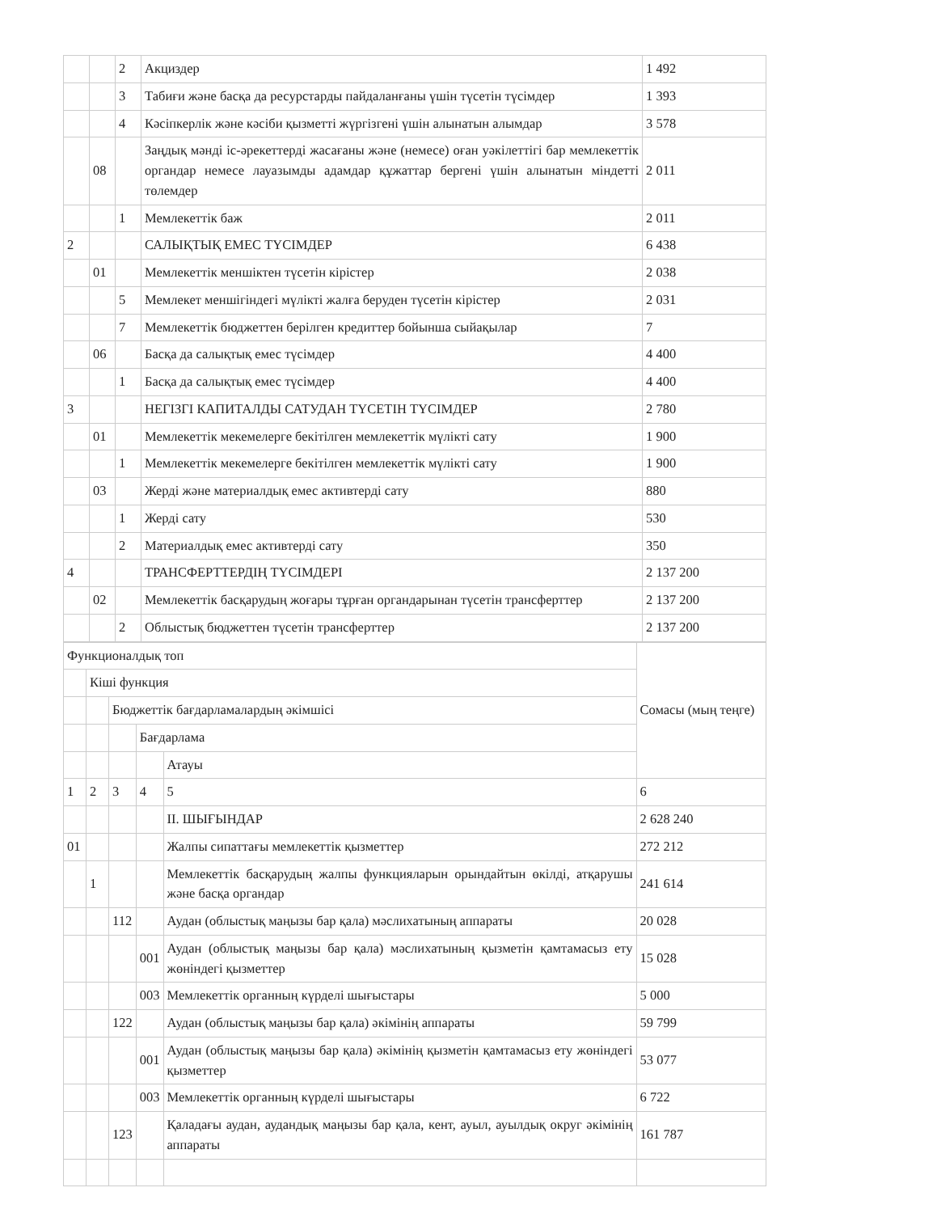| | | 2 | Акциздер | 1 492 |
| | | 3 | Табиғи және басқа да ресурстарды пайдаланғаны үшін түсетін түсімдер | 1 393 |
| | | 4 | Кәсіпкерлік және кәсіби қызметті жүргізгені үшін алынатын алымдар | 3 578 |
| | 08 | | Заңдық мәнді іс-әрекеттерді жасағаны және (немесе) оған уәкілеттігі бар мемлекеттік органдар немесе лауазымды адамдар құжаттар бергені үшін алынатын міндетті төлемдер | 2 011 |
| | | 1 | Мемлекеттік баж | 2 011 |
| 2 | | | САЛЫҚТЫҚ ЕМЕС ТҮСІМДЕР | 6 438 |
| | 01 | | Мемлекеттік меншіктен түсетін кірістер | 2 038 |
| | | 5 | Мемлекет меншігіндегі мүлікті жалға беруден түсетін кірістер | 2 031 |
| | | 7 | Мемлекеттік бюджеттен берілген кредиттер бойынша сыйақылар | 7 |
| | 06 | | Басқа да салықтық емес түсімдер | 4 400 |
| | | 1 | Басқа да салықтық емес түсімдер | 4 400 |
| 3 | | | НЕГІЗГІ КАПИТАЛДЫ САТУДАН ТҮСЕТІН ТҮСІМДЕР | 2 780 |
| | 01 | | Мемлекеттік мекемелерге бекітілген мемлекеттік мүлікті сату | 1 900 |
| | | 1 | Мемлекеттік мекемелерге бекітілген мемлекеттік мүлікті сату | 1 900 |
| | 03 | | Жерді және материалдық емес активтерді сату | 880 |
| | | 1 | Жерді сату | 530 |
| | | 2 | Материалдық емес активтерді сату | 350 |
| 4 | | | ТРАНСФЕРТТЕРДІҢ ТҮСІМДЕРІ | 2 137 200 |
| | 02 | | Мемлекеттік басқарудың жоғары тұрған органдарынан түсетін трансферттер | 2 137 200 |
| | | 2 | Облыстық бюджеттен түсетін трансферттер | 2 137 200 |
| Функционалдық топ | | | | | Сомасы (мың теңге) |
| | Кіші функция | | | | |
| | | Бюджеттік бағдарламалардың әкімшісі | | | |
| | | | Бағдарлама | | |
| | | | | Атауы | |
| 1 | 2 | 3 | 4 | 5 | 6 |
| | | | | II. ШЫҒЫНДАР | 2 628 240 |
| 01 | | | | Жалпы сипаттағы мемлекеттік қызметтер | 272 212 |
| | 1 | | | Мемлекеттік басқарудың жалпы функцияларын орындайтын өкілді, атқарушы және басқа органдар | 241 614 |
| | | 112 | | Аудан (облыстық маңызы бар қала) мәслихатының аппараты | 20 028 |
| | | | 001 | Аудан (облыстық маңызы бар қала) мәслихатының қызметін қамтамасыз ету жөніндегі қызметтер | 15 028 |
| | | | 003 | Мемлекеттік органның күрделі шығыстары | 5 000 |
| | | 122 | | Аудан (облыстық маңызы бар қала) әкімінің аппараты | 59 799 |
| | | | 001 | Аудан (облыстық маңызы бар қала) әкімінің қызметін қамтамасыз ету жөніндегі қызметтер | 53 077 |
| | | | 003 | Мемлекеттік органның күрделі шығыстары | 6 722 |
| | | 123 | | Қаладағы аудан, аудандық маңызы бар қала, кент, ауыл, ауылдық округ әкімінің аппараты | 161 787 |